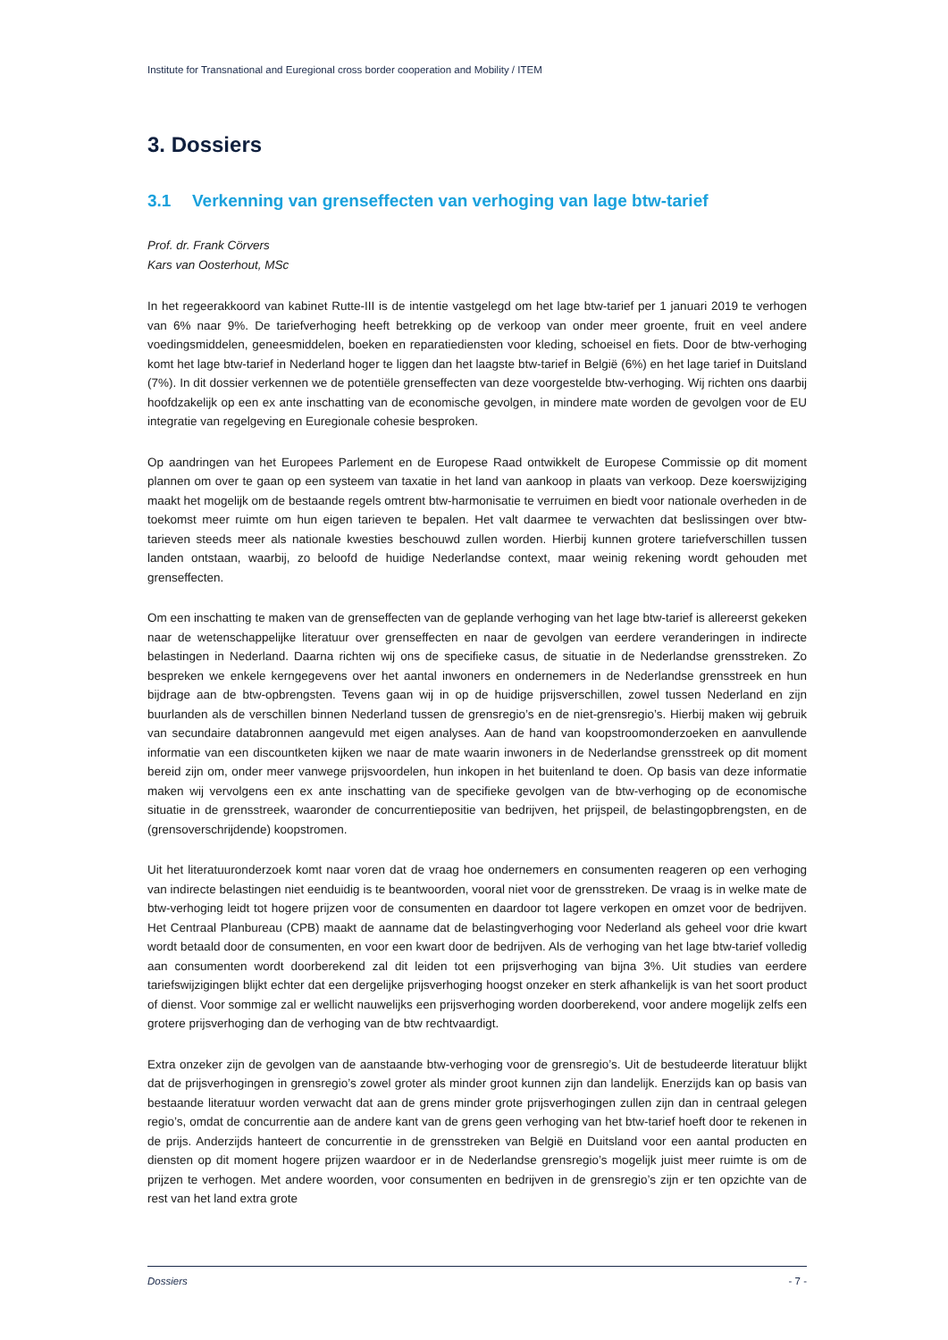Institute for Transnational and Euregional cross border cooperation and Mobility / ITEM
3. Dossiers
3.1 Verkenning van grenseffecten van verhoging van lage btw-tarief
Prof. dr. Frank Cörvers
Kars van Oosterhout, MSc
In het regeerakkoord van kabinet Rutte-III is de intentie vastgelegd om het lage btw-tarief per 1 januari 2019 te verhogen van 6% naar 9%. De tariefverhoging heeft betrekking op de verkoop van onder meer groente, fruit en veel andere voedingsmiddelen, geneesmiddelen, boeken en reparatiediensten voor kleding, schoeisel en fiets. Door de btw-verhoging komt het lage btw-tarief in Nederland hoger te liggen dan het laagste btw-tarief in België (6%) en het lage tarief in Duitsland (7%). In dit dossier verkennen we de potentiële grenseffecten van deze voorgestelde btw-verhoging. Wij richten ons daarbij hoofdzakelijk op een ex ante inschatting van de economische gevolgen, in mindere mate worden de gevolgen voor de EU integratie van regelgeving en Euregionale cohesie besproken.
Op aandringen van het Europees Parlement en de Europese Raad ontwikkelt de Europese Commissie op dit moment plannen om over te gaan op een systeem van taxatie in het land van aankoop in plaats van verkoop. Deze koerswijziging maakt het mogelijk om de bestaande regels omtrent btw-harmonisatie te verruimen en biedt voor nationale overheden in de toekomst meer ruimte om hun eigen tarieven te bepalen. Het valt daarmee te verwachten dat beslissingen over btw-tarieven steeds meer als nationale kwesties beschouwd zullen worden. Hierbij kunnen grotere tariefverschillen tussen landen ontstaan, waarbij, zo beloofd de huidige Nederlandse context, maar weinig rekening wordt gehouden met grenseffecten.
Om een inschatting te maken van de grenseffecten van de geplande verhoging van het lage btw-tarief is allereerst gekeken naar de wetenschappelijke literatuur over grenseffecten en naar de gevolgen van eerdere veranderingen in indirecte belastingen in Nederland. Daarna richten wij ons de specifieke casus, de situatie in de Nederlandse grensstreken. Zo bespreken we enkele kerngegevens over het aantal inwoners en ondernemers in de Nederlandse grensstreek en hun bijdrage aan de btw-opbrengsten. Tevens gaan wij in op de huidige prijsverschillen, zowel tussen Nederland en zijn buurlanden als de verschillen binnen Nederland tussen de grensregio’s en de niet-grensregio’s. Hierbij maken wij gebruik van secundaire databronnen aangevuld met eigen analyses. Aan de hand van koopstroomonderzoeken en aanvullende informatie van een discountketen kijken we naar de mate waarin inwoners in de Nederlandse grensstreek op dit moment bereid zijn om, onder meer vanwege prijsvoordelen, hun inkopen in het buitenland te doen. Op basis van deze informatie maken wij vervolgens een ex ante inschatting van de specifieke gevolgen van de btw-verhoging op de economische situatie in de grensstreek, waaronder de concurrentiepositie van bedrijven, het prijspeil, de belastingopbrengsten, en de (grensoverschrijdende) koopstromen.
Uit het literatuuronderzoek komt naar voren dat de vraag hoe ondernemers en consumenten reageren op een verhoging van indirecte belastingen niet eenduidig is te beantwoorden, vooral niet voor de grensstreken. De vraag is in welke mate de btw-verhoging leidt tot hogere prijzen voor de consumenten en daardoor tot lagere verkopen en omzet voor de bedrijven. Het Centraal Planbureau (CPB) maakt de aanname dat de belastingverhoging voor Nederland als geheel voor drie kwart wordt betaald door de consumenten, en voor een kwart door de bedrijven. Als de verhoging van het lage btw-tarief volledig aan consumenten wordt doorberekend zal dit leiden tot een prijsverhoging van bijna 3%. Uit studies van eerdere tariefswijzigingen blijkt echter dat een dergelijke prijsverhoging hoogst onzeker en sterk afhankelijk is van het soort product of dienst. Voor sommige zal er wellicht nauwelijks een prijsverhoging worden doorberekend, voor andere mogelijk zelfs een grotere prijsverhoging dan de verhoging van de btw rechtvaardigt.
Extra onzeker zijn de gevolgen van de aanstaande btw-verhoging voor de grensregio’s. Uit de bestudeerde literatuur blijkt dat de prijsverhogingen in grensregio’s zowel groter als minder groot kunnen zijn dan landelijk. Enerzijds kan op basis van bestaande literatuur worden verwacht dat aan de grens minder grote prijsverhogingen zullen zijn dan in centraal gelegen regio’s, omdat de concurrentie aan de andere kant van de grens geen verhoging van het btw-tarief hoeft door te rekenen in de prijs. Anderzijds hanteert de concurrentie in de grensstreken van België en Duitsland voor een aantal producten en diensten op dit moment hogere prijzen waardoor er in de Nederlandse grensregio’s mogelijk juist meer ruimte is om de prijzen te verhogen. Met andere woorden, voor consumenten en bedrijven in de grensregio’s zijn er ten opzichte van de rest van het land extra grote
Dossiers - 7 -